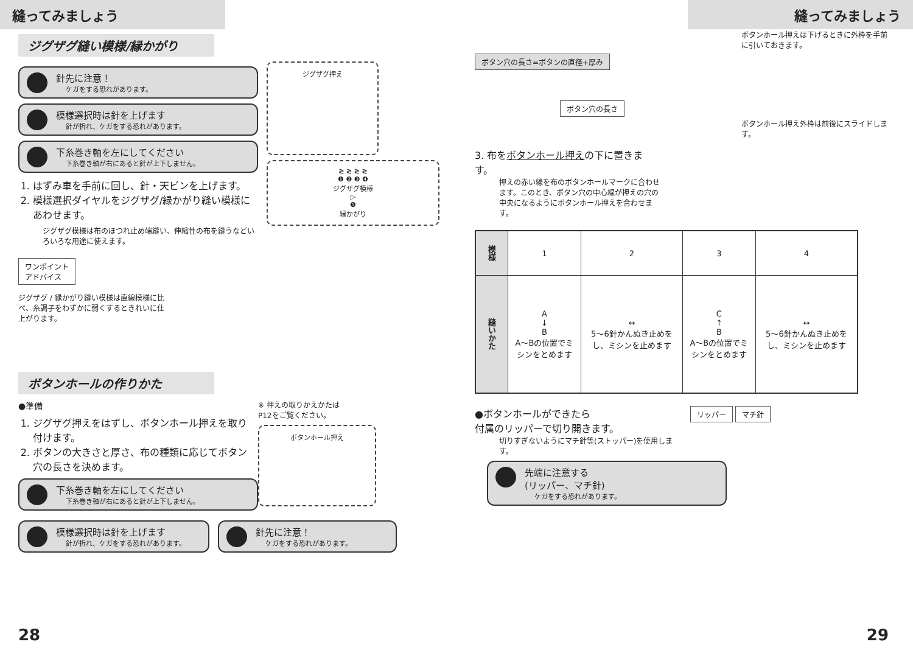縫ってみましょう
ジグザグ縫い模様/縁かがり
針先に注意！
ケガをする恐れがあります。
模様選択時は針を上げます
針が折れ、ケガをする恐れがあります。
下糸巻き軸を左にしてください
下糸巻き軸が右にあると針が上下しません。
1. はずみ車を手前に回し、針・天ビンを上げます。
2. 模様選択ダイヤルをジグザグ/緑かがり縫い模様にあわせます。
ジグザグ模様は布のほつれ止め端縫い、伸縮性の布を縫うなどいろいろな用途に使えます。
ジグザグ押え
≷ ≷ ≷ ≷
❶ ❷ ❸ ❹
ジグザグ模様
▷
❺
縁かがり
ワンポイント
アドバイス
ジグザグ / 縁かがり縫い模様は直線模様に比べ、糸調子をわずかに弱くするときれいに仕上がります。
ボタンホールの作りかた
●準備
1. ジグザグ押えをはずし、ボタンホール押えを取り付けます。
2. ボタンの大きさと厚さ、布の種類に応じてボタン穴の長さを決めます。
下糸巻き軸を左にしてください
下糸巻き軸が右にあると針が上下しません。
※ 押えの取りかえかたは
P12をご覧ください。
ボタンホール押え
模様選択時は針を上げます
針が折れ、ケガをする恐れがあります。
針先に注意！
ケガをする恐れがあります。
28
縫ってみましょう
ボタン穴の長さ=ボタンの直径+厚み
ボタン穴の長さ
3. 布をボタンホール押えの下に置きます。
押えの赤い線を布のボタンホールマークに合わせます。このとき、ボタン穴の中心線が押えの穴の中央になるようにボタンホール押えを合わせます。
ボタンホール押えは下げるときに外枠を手前に引いておきます。
ボタンホール押え外枠は前後にスライドします。
| 模様 | 1 | 2 | 3 | 4 |
| 縫いかた | A ↓ B A～Bの位置でミシンをとめます | ↔ 5～6針かんぬき止めをし、ミシンを止めます | C ↑ B A～Bの位置でミシンをとめます | ↔ 5～6針かんぬき止めをし、ミシンを止めます |
●ボタンホールができたら
付属のリッパーで切り開きます。
切りすぎないようにマチ針等(ストッパー)を使用します。
リッパー マチ針
先端に注意する
(リッパー、マチ針)
ケガをする恐れがあります。
29